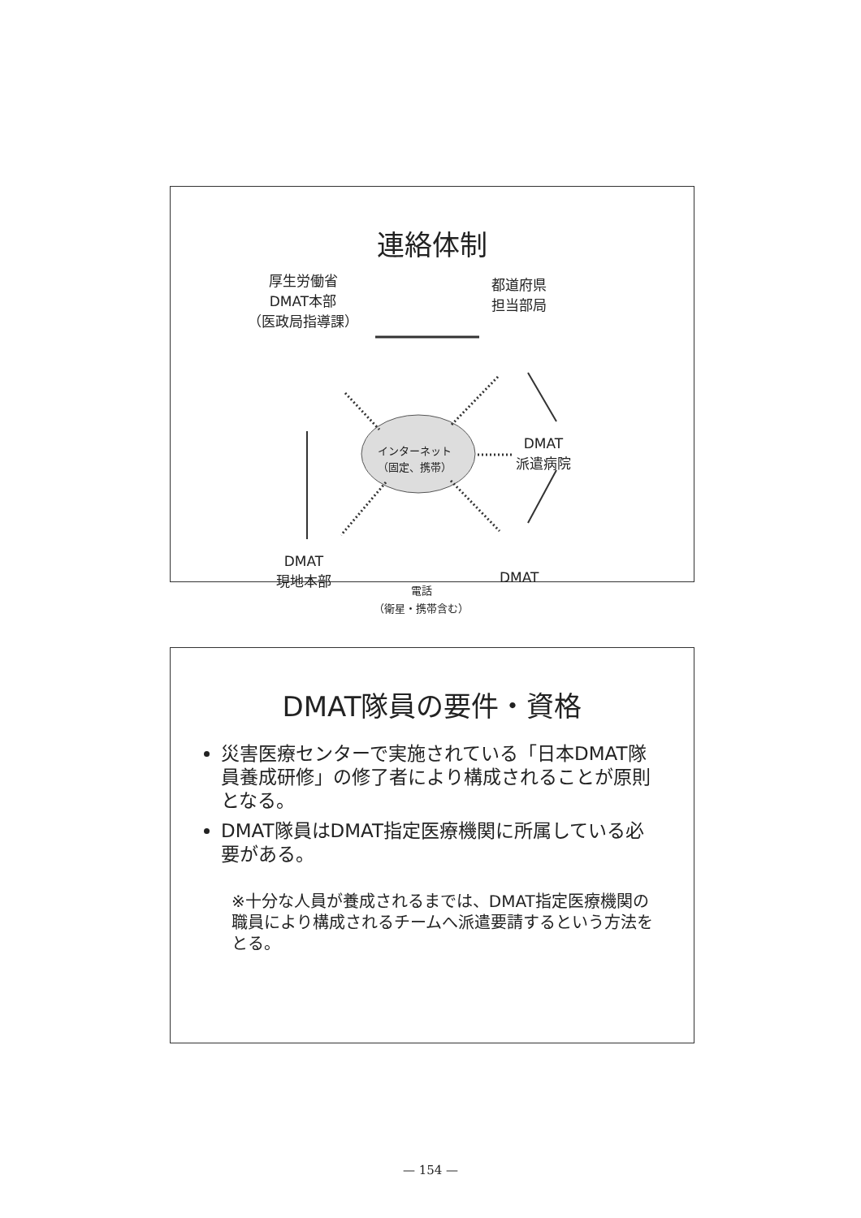連絡体制
厚生労働省
DMAT本部
（医政局指導課）
都道府県
担当部局
インターネット
（固定、携帯）
DMAT
派遣病院
DMAT
現地本部
DMAT
電話
（衛星・携帯含む）
DMAT隊員の要件・資格
災害医療センターで実施されている「日本DMAT隊員養成研修」の修了者により構成されることが原則となる。
DMAT隊員はDMAT指定医療機関に所属している必要がある。
※十分な人員が養成されるまでは、DMAT指定医療機関の職員により構成されるチームへ派遣要請するという方法をとる。
— 154 —